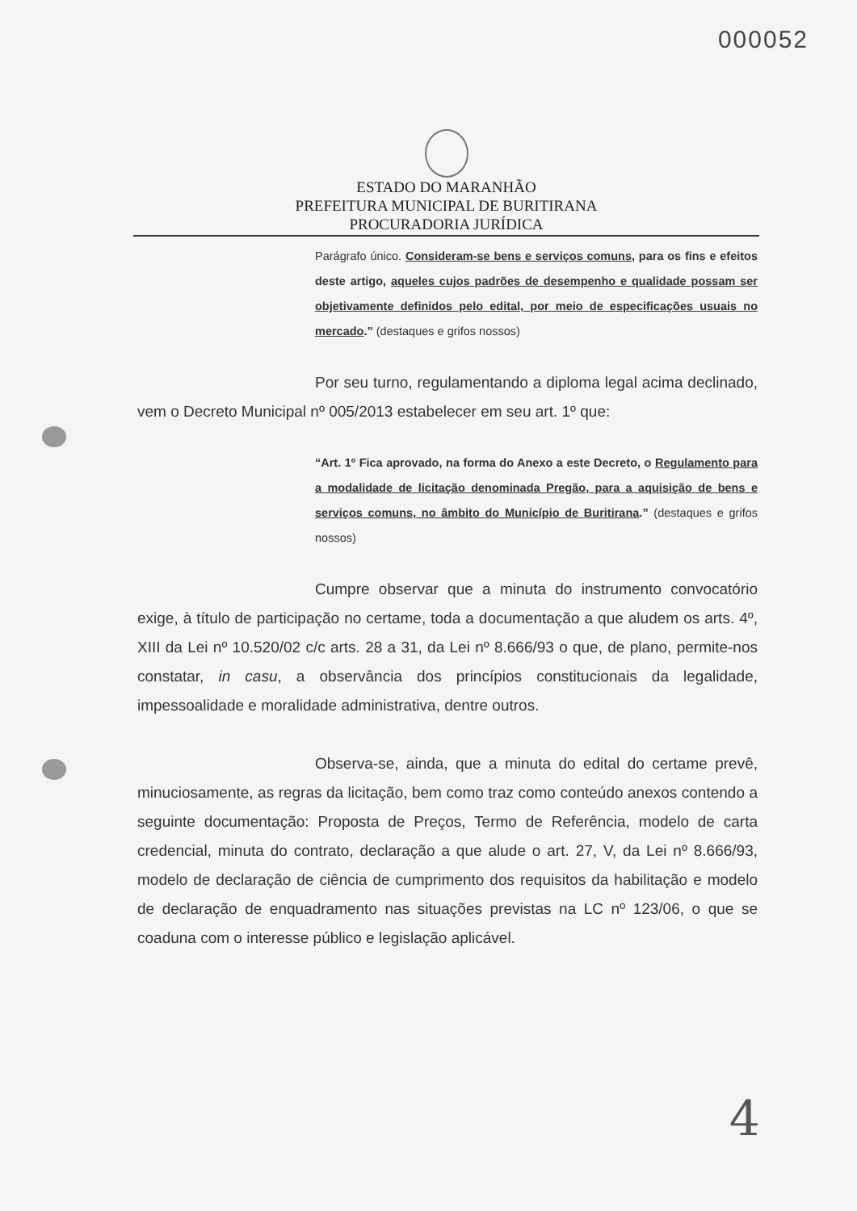000052
ESTADO DO MARANHÃO
PREFEITURA MUNICIPAL DE BURITIRANA
PROCURADORIA JURÍDICA
Parágrafo único. Consideram-se bens e serviços comuns, para os fins e efeitos deste artigo, aqueles cujos padrões de desempenho e qualidade possam ser objetivamente definidos pelo edital, por meio de especificações usuais no mercado.” (destaques e grifos nossos)
Por seu turno, regulamentando a diploma legal acima declinado, vem o Decreto Municipal nº 005/2013 estabelecer em seu art. 1º que:
“Art. 1º Fica aprovado, na forma do Anexo a este Decreto, o Regulamento para a modalidade de licitação denominada Pregão, para a aquisição de bens e serviços comuns, no âmbito do Município de Buritirana.” (destaques e grifos nossos)
Cumpre observar que a minuta do instrumento convocatório exige, à título de participação no certame, toda a documentação a que aludem os arts. 4º, XIII da Lei nº 10.520/02 c/c arts. 28 a 31, da Lei nº 8.666/93 o que, de plano, permite-nos constatar, in casu, a observância dos princípios constitucionais da legalidade, impessoalidade e moralidade administrativa, dentre outros.
Observa-se, ainda, que a minuta do edital do certame prevê, minuciosamente, as regras da licitação, bem como traz como conteúdo anexos contendo a seguinte documentação: Proposta de Preços, Termo de Referência, modelo de carta credencial, minuta do contrato, declaração a que alude o art. 27, V, da Lei nº 8.666/93, modelo de declaração de ciência de cumprimento dos requisitos da habilitação e modelo de declaração de enquadramento nas situações previstas na LC nº 123/06, o que se coaduna com o interesse público e legislação aplicável.
4